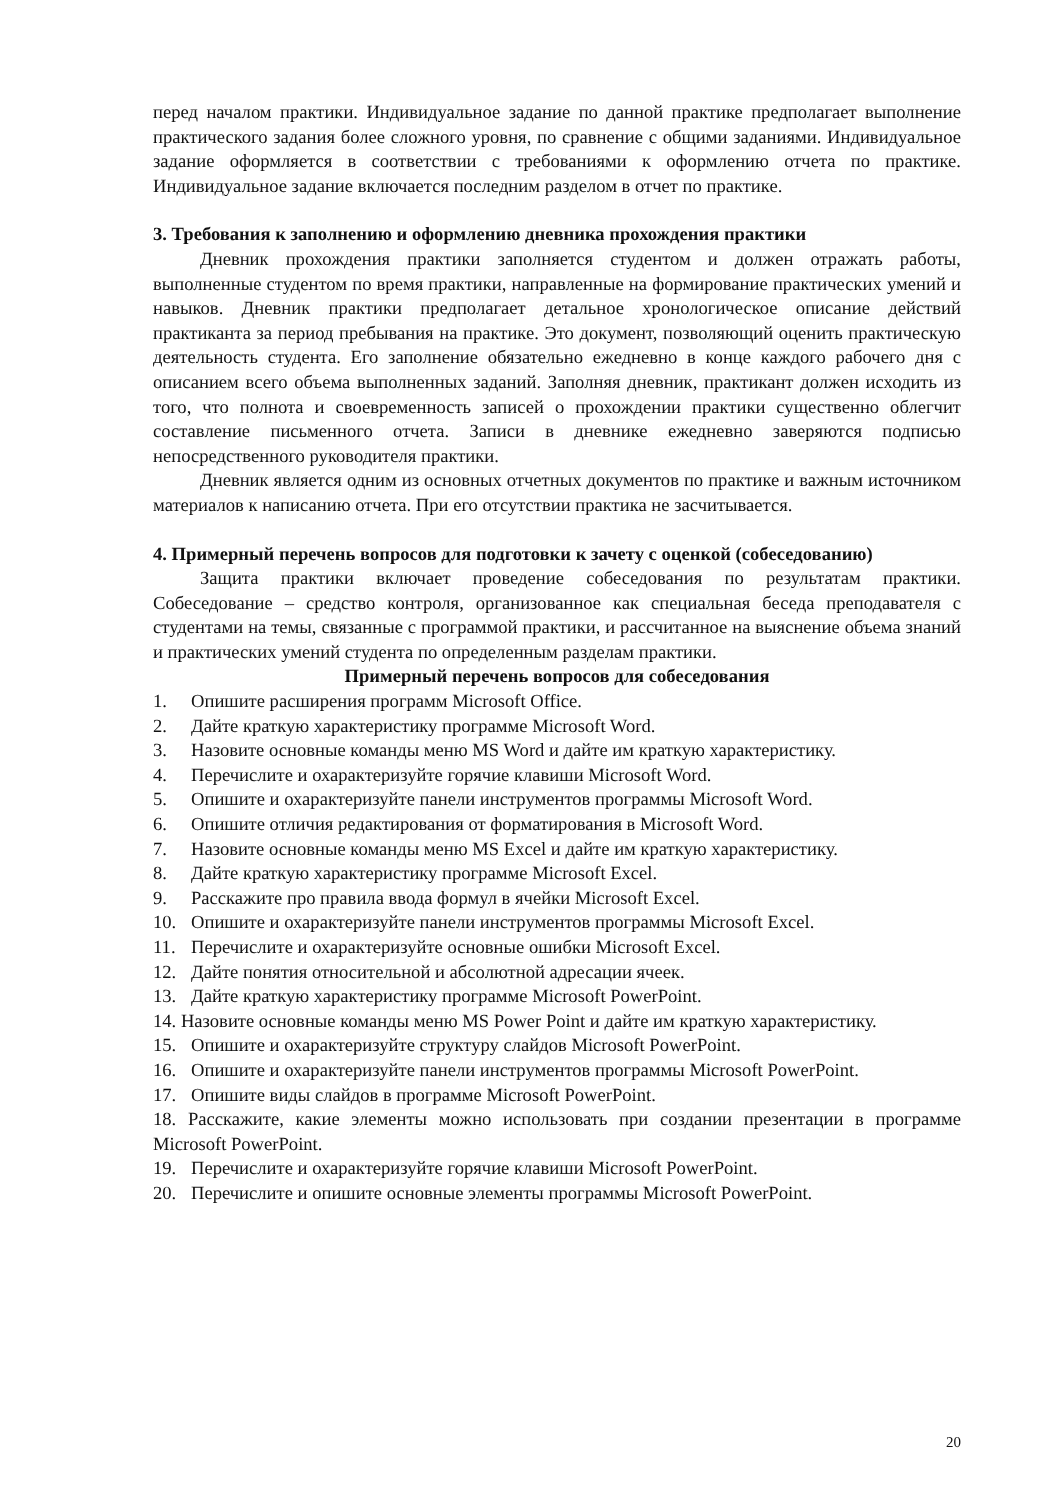перед началом практики. Индивидуальное задание по данной практике предполагает выполнение практического задания более сложного уровня, по сравнение с общими заданиями. Индивидуальное задание оформляется в соответствии с требованиями к оформлению отчета по практике. Индивидуальное задание включается последним разделом в отчет по практике.
3. Требования к заполнению и оформлению дневника прохождения практики
Дневник прохождения практики заполняется студентом и должен отражать работы, выполненные студентом по время практики, направленные на формирование практических умений и навыков. Дневник практики предполагает детальное хронологическое описание действий практиканта за период пребывания на практике. Это документ, позволяющий оценить практическую деятельность студента. Его заполнение обязательно ежедневно в конце каждого рабочего дня с описанием всего объема выполненных заданий. Заполняя дневник, практикант должен исходить из того, что полнота и своевременность записей о прохождении практики существенно облегчит составление письменного отчета. Записи в дневнике ежедневно заверяются подписью непосредственного руководителя практики.
Дневник является одним из основных отчетных документов по практике и важным источником материалов к написанию отчета. При его отсутствии практика не засчитывается.
4. Примерный перечень вопросов для подготовки к зачету с оценкой (собеседованию)
Защита практики включает проведение собеседования по результатам практики. Собеседование – средство контроля, организованное как специальная беседа преподавателя с студентами на темы, связанные с программой практики, и рассчитанное на выяснение объема знаний и практических умений студента по определенным разделам практики.
Примерный перечень вопросов для собеседования
1. Опишите расширения программ Microsoft Office.
2. Дайте краткую характеристику программе Microsoft Word.
3. Назовите основные команды меню MS Word и дайте им краткую характеристику.
4. Перечислите и охарактеризуйте горячие клавиши Microsoft Word.
5. Опишите и охарактеризуйте панели инструментов программы Microsoft Word.
6. Опишите отличия редактирования от форматирования в Microsoft Word.
7. Назовите основные команды меню MS Excel и дайте им краткую характеристику.
8. Дайте краткую характеристику программе Microsoft Excel.
9. Расскажите про правила ввода формул в ячейки Microsoft Excel.
10. Опишите и охарактеризуйте панели инструментов программы Microsoft Excel.
11. Перечислите и охарактеризуйте основные ошибки Microsoft Excel.
12. Дайте понятия относительной и абсолютной адресации ячеек.
13. Дайте краткую характеристику программе Microsoft PowerPoint.
14. Назовите основные команды меню MS Power Point и дайте им краткую характеристику.
15. Опишите и охарактеризуйте структуру слайдов Microsoft PowerPoint.
16. Опишите и охарактеризуйте панели инструментов программы Microsoft PowerPoint.
17. Опишите виды слайдов в программе Microsoft PowerPoint.
18. Расскажите, какие элементы можно использовать при создании презентации в программе Microsoft PowerPoint.
19. Перечислите и охарактеризуйте горячие клавиши Microsoft PowerPoint.
20. Перечислите и опишите основные элементы программы Microsoft PowerPoint.
20